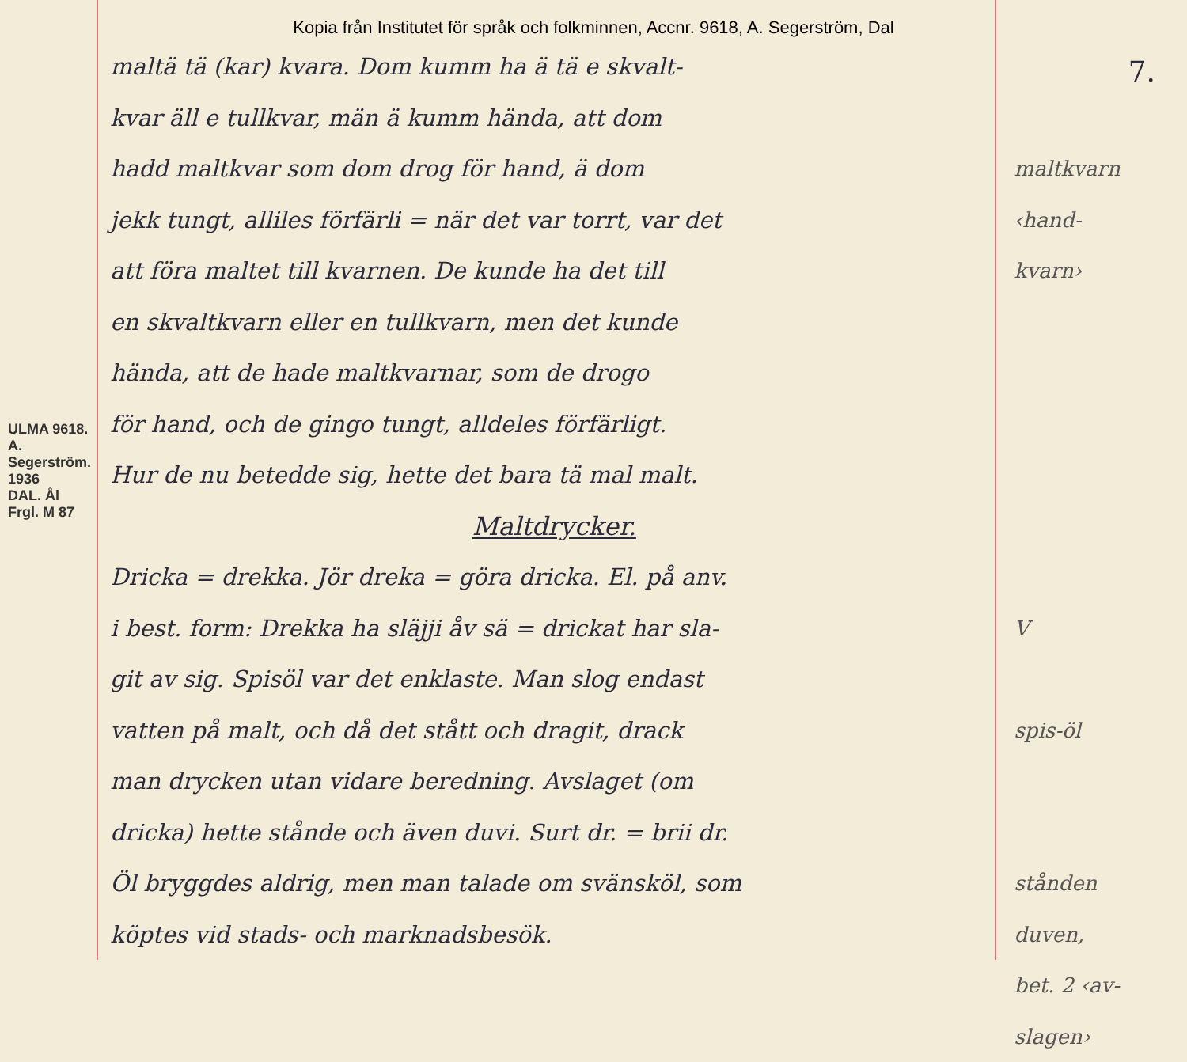Kopia från Institutet för språk och folkminnen, Accnr. 9618, A. Segerström, Dal
7.
ULMA 9618. A. Segerström. 1936
DAL. Ål
Frgl. M 87
maltä tä (kar) kvara. Dom kumm ha ä tä e skvalt-
kvar äll e tullkvar, män ä kumm hända, att dom
hadd maltkvar som dom drog för hand, ä dom
jekk tungt, alliles förfärli = när det var torrt, var det
att föra maltet till kvarnen. De kunde ha det till
en skvaltkvarn eller en tullkvarn, men det kunde
hända, att de hade maltkvarnar, som de drogo
för hand, och de gingo tungt, alldeles förfärligt.
Hur de nu betedde sig, hette det bara tä mal malt.
Maltdrycker.
Dricka = drekka. Jör dreka = göra dricka. El. på anv.
i best. form: Drekka ha släjji åv sä = drickat har sla-
git av sig. Spisöl var det enklaste. Man slog endast
vatten på malt, och då det stått och dragit, drack
man drycken utan vidare beredning. Avslaget (om
dricka) hette stånde och även duvi. Surt dr. = brii dr.
Öl bryggdes aldrig, men man talade om svänsköl, som
köptes vid stads- och marknadsbesök.
maltkvarn
‹hand-
kvarn›
V
spis-öl
stånden
duven,
bet. 2 ‹av-slagen›